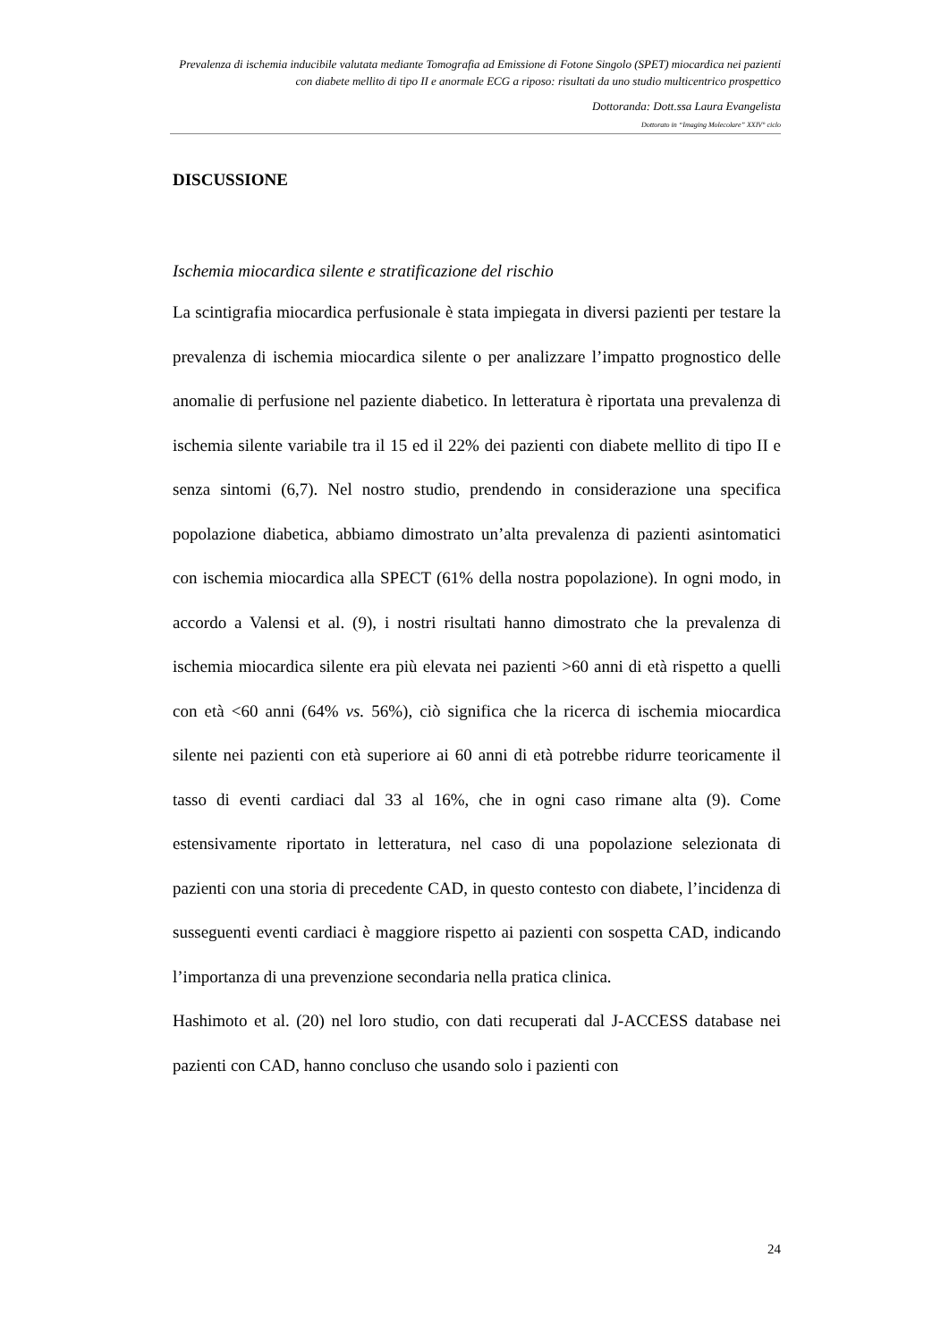Prevalenza di ischemia inducibile valutata mediante Tomografia ad Emissione di Fotone Singolo (SPET) miocardica nei pazienti con diabete mellito di tipo II e anormale ECG a riposo: risultati da uno studio multicentrico prospettico
Dottoranda: Dott.ssa Laura Evangelista
Dottorato in “Imaging Molecolare” XXIV° ciclo
DISCUSSIONE
Ischemia miocardica silente e stratificazione del rischio
La scintigrafia miocardica perfusionale è stata impiegata in diversi pazienti per testare la prevalenza di ischemia miocardica silente o per analizzare l’impatto prognostico delle anomalie di perfusione nel paziente diabetico. In letteratura è riportata una prevalenza di ischemia silente variabile tra il 15 ed il 22% dei pazienti con diabete mellito di tipo II e senza sintomi (6,7). Nel nostro studio, prendendo in considerazione una specifica popolazione diabetica, abbiamo dimostrato un’alta prevalenza di pazienti asintomatici con ischemia miocardica alla SPECT (61% della nostra popolazione). In ogni modo, in accordo a Valensi et al. (9), i nostri risultati hanno dimostrato che la prevalenza di ischemia miocardica silente era più elevata nei pazienti >60 anni di età rispetto a quelli con età <60 anni (64% vs. 56%), ciò significa che la ricerca di ischemia miocardica silente nei pazienti con età superiore ai 60 anni di età potrebbe ridurre teoricamente il tasso di eventi cardiaci dal 33 al 16%, che in ogni caso rimane alta (9). Come estensivamente riportato in letteratura, nel caso di una popolazione selezionata di pazienti con una storia di precedente CAD, in questo contesto con diabete, l’incidenza di susseguenti eventi cardiaci è maggiore rispetto ai pazienti con sospetta CAD, indicando l’importanza di una prevenzione secondaria nella pratica clinica.
Hashimoto et al. (20) nel loro studio, con dati recuperati dal J-ACCESS database nei pazienti con CAD, hanno concluso che usando solo i pazienti con
24